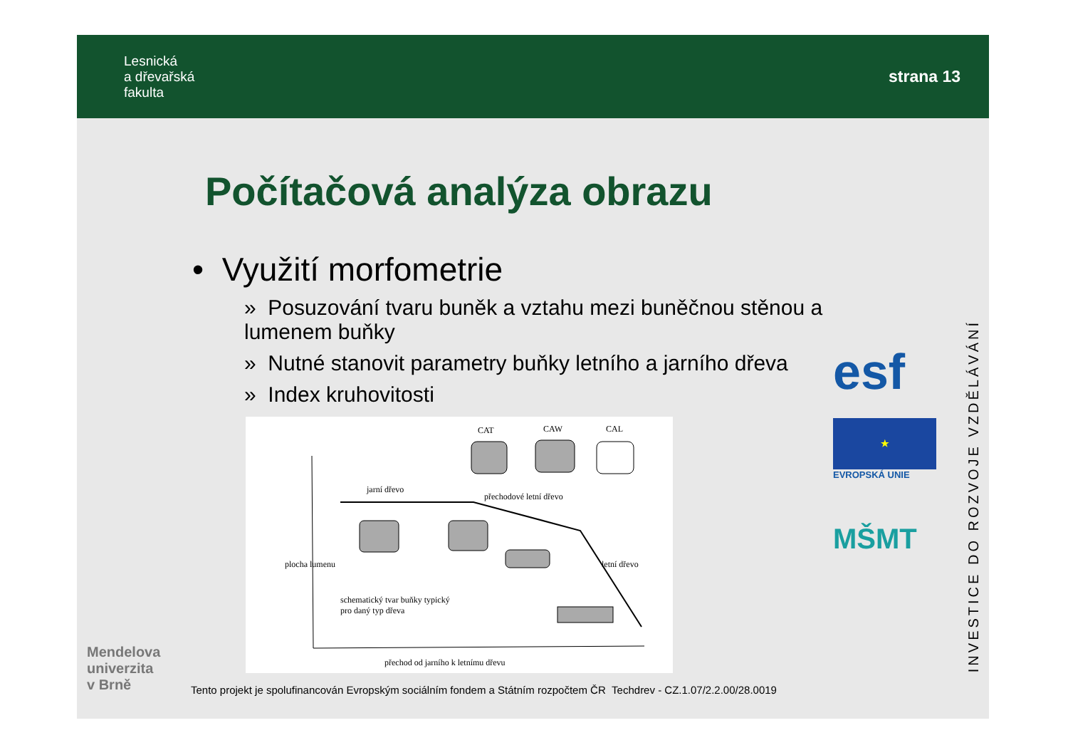Lesnická
a dřevařská
fakulta
strana 13
Počítačová analýza obrazu
• Využití morfometrie
» Posuzování tvaru buněk a vztahu mezi buněčnou stěnou a lumenem buňky
» Nutné stanovit parametry buňky letního a jarního dřeva
» Index kruhovitosti
CAT CAW CAL
jarní dřevo
přechodové letní dřevo
letní dřevo plocha lumenu
schematický tvar buňky typický
pro daný typ dřeva
přechod od jarního k letnímu dřevu
esf
★
EVROPSKÁ UNIE
MŠMT
INVESTICE DO ROZVOJE VZDĚLÁVÁNÍ
Mendelova
univerzita
v Brně
Tento projekt je spolufinancován Evropským sociálním fondem a Státním rozpočtem ČR Techdrev - CZ.1.07/2.2.00/28.0019